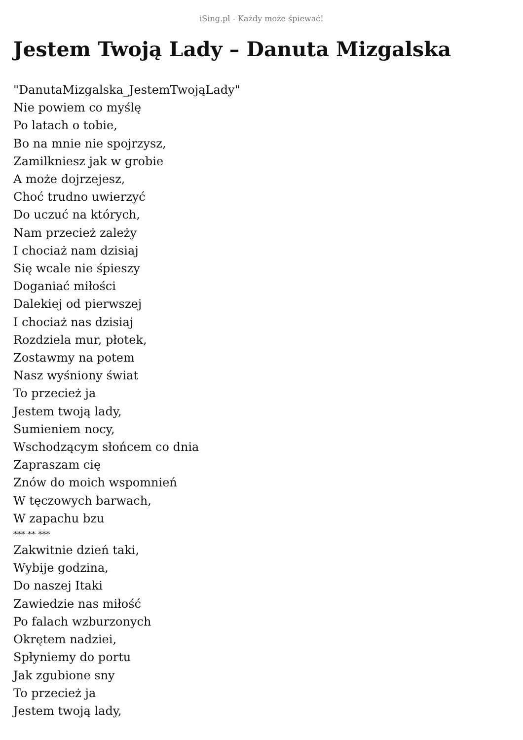iSing.pl - Każdy może śpiewać!
Jestem Twoją Lady – Danuta Mizgalska
"DanutaMizgalska_JestemTwojąLady"
Nie powiem co myślę
Po latach o tobie,
Bo na mnie nie spojrzysz,
Zamilkniesz jak w grobie
A może dojrzejesz,
Choć trudno uwierzyć
Do uczuć na których,
Nam przecież zależy
I chociaż nam dzisiaj
Się wcale nie śpieszy
Doganiać miłości
Dalekiej od pierwszej
I chociaż nas dzisiaj
Rozdziela mur, płotek,
Zostawmy na potem
Nasz wyśniony świat
To przecież ja
Jestem twoją lady,
Sumieniem nocy,
Wschodzącym słońcem co dnia
Zapraszam cię
Znów do moich wspomnień
W tęczowych barwach,
W zapachu bzu
*** ** ***
Zakwitnie dzień taki,
Wybije godzina,
Do naszej Itaki
Zawiedzie nas miłość
Po falach wzburzonych
Okrętem nadziei,
Spłyniemy do portu
Jak zgubione sny
To przecież ja
Jestem twoją lady,